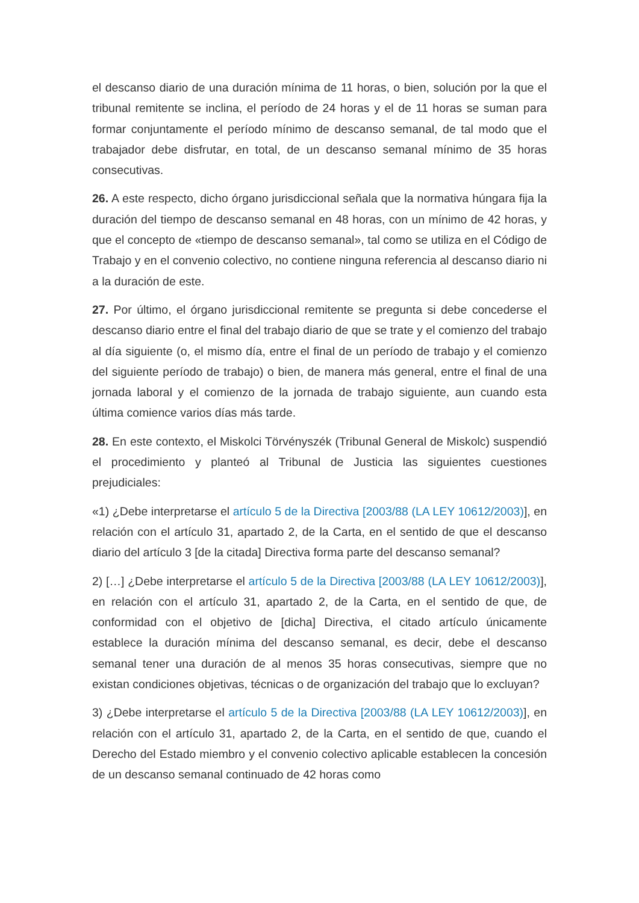el descanso diario de una duración mínima de 11 horas, o bien, solución por la que el tribunal remitente se inclina, el período de 24 horas y el de 11 horas se suman para formar conjuntamente el período mínimo de descanso semanal, de tal modo que el trabajador debe disfrutar, en total, de un descanso semanal mínimo de 35 horas consecutivas.
26. A este respecto, dicho órgano jurisdiccional señala que la normativa húngara fija la duración del tiempo de descanso semanal en 48 horas, con un mínimo de 42 horas, y que el concepto de «tiempo de descanso semanal», tal como se utiliza en el Código de Trabajo y en el convenio colectivo, no contiene ninguna referencia al descanso diario ni a la duración de este.
27. Por último, el órgano jurisdiccional remitente se pregunta si debe concederse el descanso diario entre el final del trabajo diario de que se trate y el comienzo del trabajo al día siguiente (o, el mismo día, entre el final de un período de trabajo y el comienzo del siguiente período de trabajo) o bien, de manera más general, entre el final de una jornada laboral y el comienzo de la jornada de trabajo siguiente, aun cuando esta última comience varios días más tarde.
28. En este contexto, el Miskolci Törvényszék (Tribunal General de Miskolc) suspendió el procedimiento y planteó al Tribunal de Justicia las siguientes cuestiones prejudiciales:
«1) ¿Debe interpretarse el artículo 5 de la Directiva [2003/88 (LA LEY 10612/2003)], en relación con el artículo 31, apartado 2, de la Carta, en el sentido de que el descanso diario del artículo 3 [de la citada] Directiva forma parte del descanso semanal?
2) […] ¿Debe interpretarse el artículo 5 de la Directiva [2003/88 (LA LEY 10612/2003)], en relación con el artículo 31, apartado 2, de la Carta, en el sentido de que, de conformidad con el objetivo de [dicha] Directiva, el citado artículo únicamente establece la duración mínima del descanso semanal, es decir, debe el descanso semanal tener una duración de al menos 35 horas consecutivas, siempre que no existan condiciones objetivas, técnicas o de organización del trabajo que lo excluyan?
3) ¿Debe interpretarse el artículo 5 de la Directiva [2003/88 (LA LEY 10612/2003)], en relación con el artículo 31, apartado 2, de la Carta, en el sentido de que, cuando el Derecho del Estado miembro y el convenio colectivo aplicable establecen la concesión de un descanso semanal continuado de 42 horas como